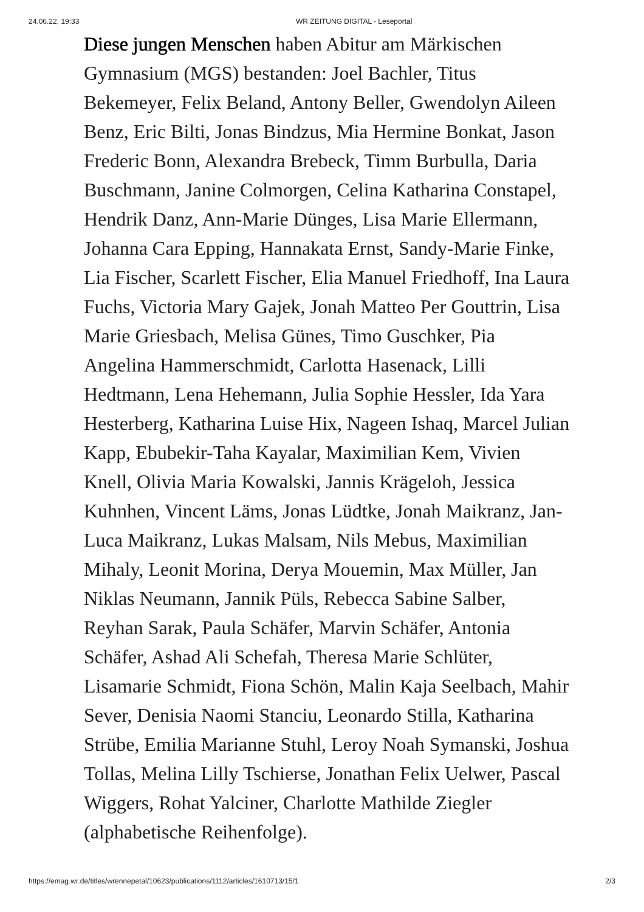24.06.22, 19:33 WR ZEITUNG DIGITAL - Leseportal
Diese jungen Menschen haben Abitur am Märkischen Gymnasium (MGS) bestanden: Joel Bachler, Titus Bekemeyer, Felix Beland, Antony Beller, Gwendolyn Aileen Benz, Eric Bilti, Jonas Bindzus, Mia Hermine Bonkat, Jason Frederic Bonn, Alexandra Brebeck, Timm Burbulla, Daria Buschmann, Janine Colmorgen, Celina Katharina Constapel, Hendrik Danz, Ann-Marie Dünges, Lisa Marie Ellermann, Johanna Cara Epping, Hannakata Ernst, Sandy-Marie Finke, Lia Fischer, Scarlett Fischer, Elia Manuel Friedhoff, Ina Laura Fuchs, Victoria Mary Gajek, Jonah Matteo Per Gouttrin, Lisa Marie Griesbach, Melisa Günes, Timo Guschker, Pia Angelina Hammerschmidt, Carlotta Hasenack, Lilli Hedtmann, Lena Hehemann, Julia Sophie Hessler, Ida Yara Hesterberg, Katharina Luise Hix, Nageen Ishaq, Marcel Julian Kapp, Ebubekir-Taha Kayalar, Maximilian Kem, Vivien Knell, Olivia Maria Kowalski, Jannis Krägeloh, Jessica Kuhnhen, Vincent Läms, Jonas Lüdtke, Jonah Maikranz, Jan-Luca Maikranz, Lukas Malsam, Nils Mebus, Maximilian Mihaly, Leonit Morina, Derya Mouemin, Max Müller, Jan Niklas Neumann, Jannik Püls, Rebecca Sabine Salber, Reyhan Sarak, Paula Schäfer, Marvin Schäfer, Antonia Schäfer, Ashad Ali Schefah, Theresa Marie Schlüter, Lisamarie Schmidt, Fiona Schön, Malin Kaja Seelbach, Mahir Sever, Denisia Naomi Stanciu, Leonardo Stilla, Katharina Strübe, Emilia Marianne Stuhl, Leroy Noah Symanski, Joshua Tollas, Melina Lilly Tschierse, Jonathan Felix Uelwer, Pascal Wiggers, Rohat Yalciner, Charlotte Mathilde Ziegler (alphabetische Reihenfolge).
https://emag.wr.de/titles/wrennepetal/10623/publications/1112/articles/1610713/15/1 2/3